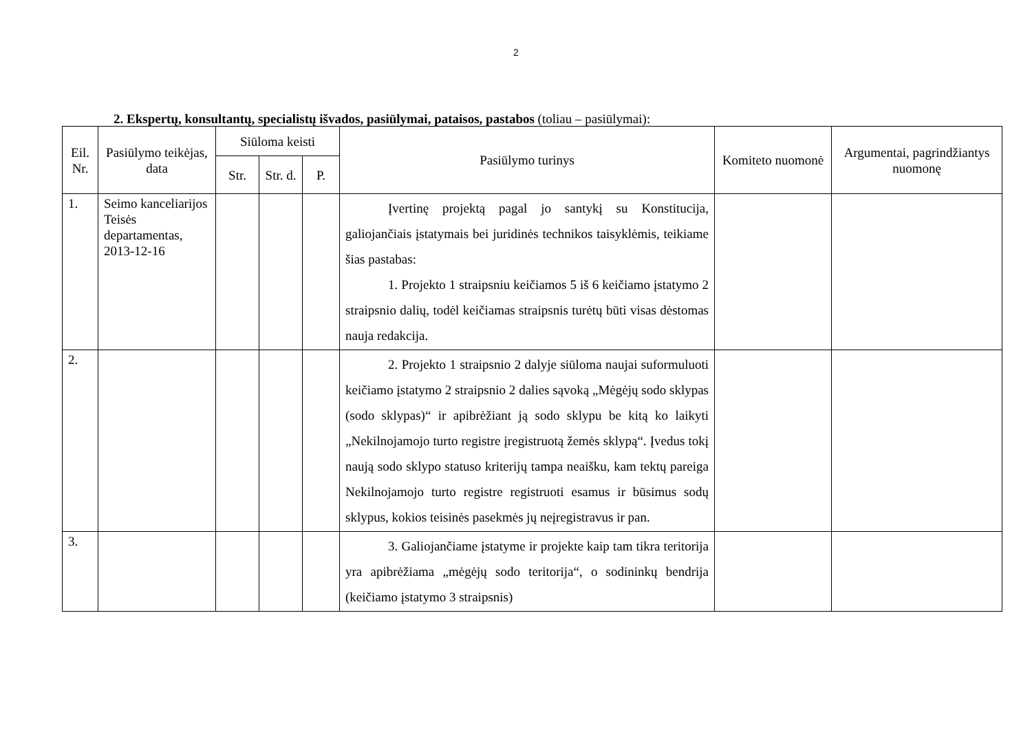2
2. Ekspertų, konsultantų, specialistų išvados, pasiūlymai, pataisos, pastabos (toliau – pasiūlymai):
| Eil. Nr. | Pasiūlymo teikėjas, data | Siūloma keisti | | | Pasiūlymo turinys | Komiteto nuomonė | Argumentai, pagrindžiantys nuomonę |
| --- | --- | --- | --- | --- | --- | --- | --- |
| | | Str. | Str. d. | P. | | | |
| 1. | Seimo kanceliarijos Teisės departamentas, 2013-12-16 | | | | Įvertinę projektą pagal jo santykį su Konstitucija, galiojančiais įstatymais bei juridinės technikos taisyklėmis, teikiame šias pastabas: 1. Projekto 1 straipsniu keičiamos 5 iš 6 keičiamo įstatymo 2 straipsnio dalių, todėl keičiamas straipsnis turėtų būti visas dėstomas nauja redakcija. | | |
| 2. | | | | | 2. Projekto 1 straipsnio 2 dalyje siūloma naujai suformuluoti keičiamo įstatymo 2 straipsnio 2 dalies sąvoką „Mėgėjų sodo sklypas (sodo sklypas)“ ir apibrėžiant ją sodo sklypu be kitą ko laikyti „Nekilnojamojo turto registre įregistruotą žemės sklypą“. Įvedus tokį naują sodo sklypo statuso kriterijų tampa neaišku, kam tektų pareiga Nekilnojamojo turto registre registruoti esamus ir būsimus sodų sklypus, kokios teisinės pasekmės jų neįregistravus ir pan. | | |
| 3. | | | | | 3. Galiojančiame įstatyme ir projekte kaip tam tikra teritorija yra apibrėžiama „mėgėjų sodo teritorija“, o sodininkų bendrija (keičiamo įstatymo 3 straipsnis) | | |